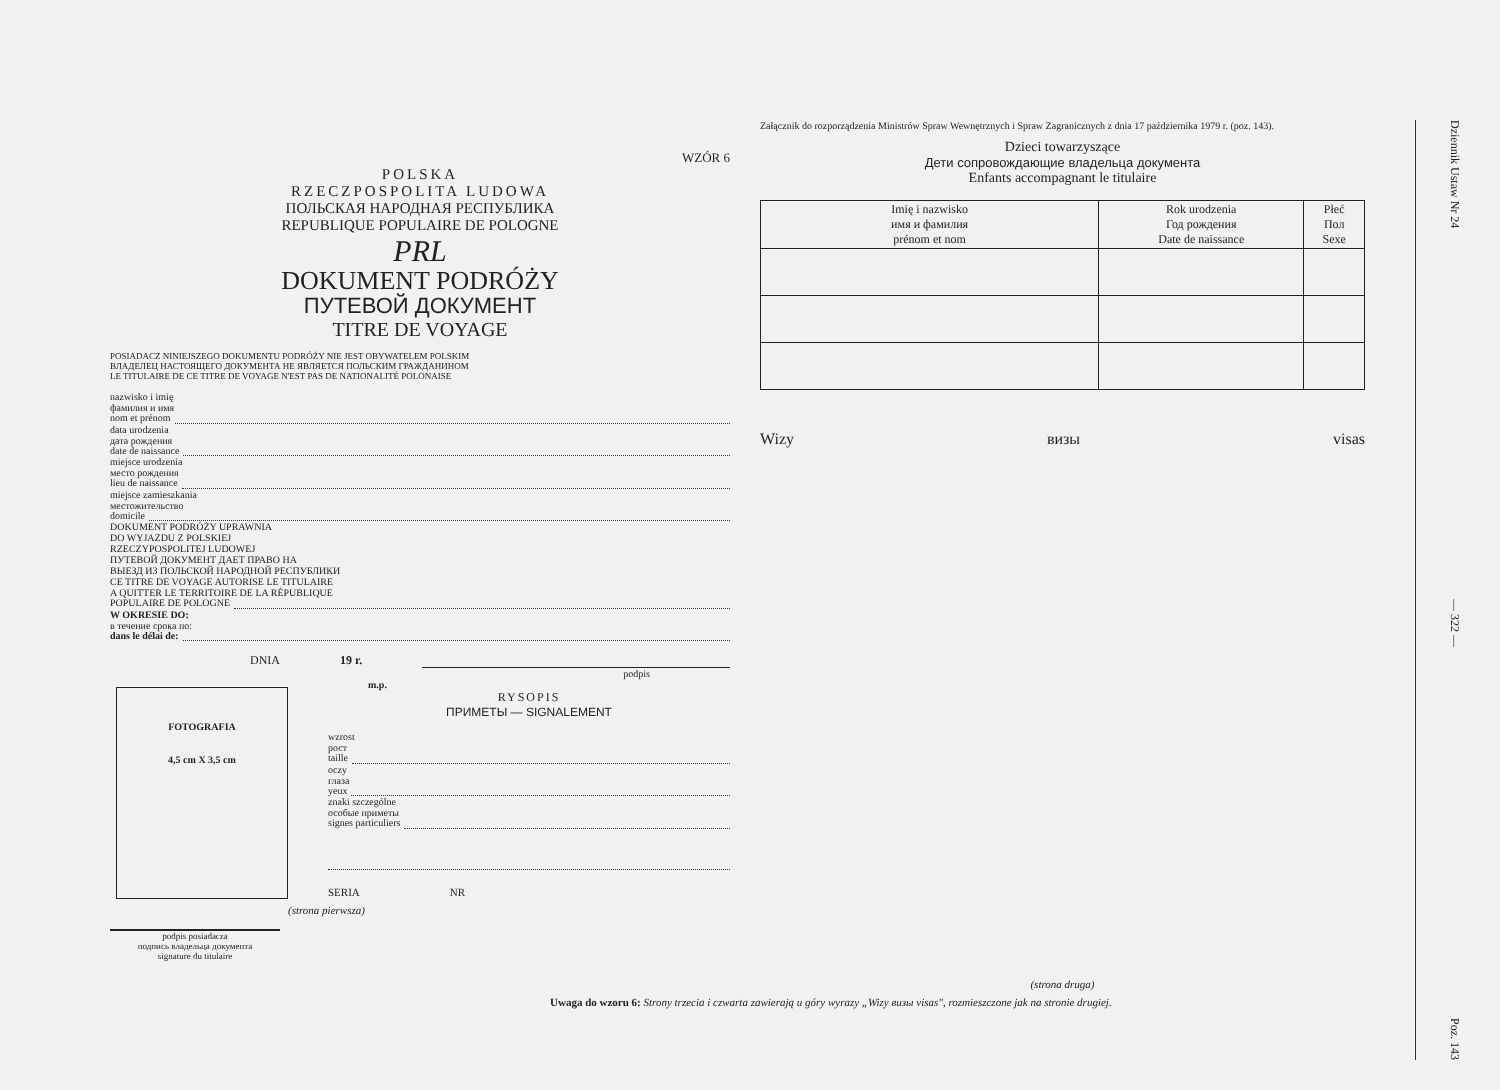WZÓR 6
POLSKA
RZECZPOSPOLITA LUDOWA
ПОЛЬСКАЯ НАРОДНАЯ РЕСПУБЛИКА
REPUBLIQUE POPULAIRE DE POLOGNE
PRL
DOKUMENT PODRÓŻY
ПУТЕВОЙ ДОКУМЕНТ
TITRE DE VOYAGE
POSIADACZ NINIEJSZEGO DOKUMENTU PODRÓŻY NIE JEST OBYWATELEM POLSKIM
ВЛАДЕЛЕЦ НАСТОЯЩЕГО ДОКУМЕНТА НЕ ЯВЛЯЕТСЯ ПОЛЬСКИМ ГРАЖДАНИНОМ
LE TITULAIRE DE CE TITRE DE VOYAGE N'EST PAS DE NATIONALITÉ POLONAISE
nazwisko i imię
фамилия и имя
nom et prénom
data urodzenia
дата рождения
date de naissance
miejsce urodzenia
место рождения
lieu de naissance
miejsce zamieszkania
местожительство
domicile
DOKUMENT PODRÓŻY UPRAWNIA
DO WYJAZDU Z POLSKIEJ
RZECZYPOSPOLITEJ LUDOWEJ
ПУТЕВОЙ ДОКУМЕНТ ДАЕТ ПРАВО НА
ВЫЕЗД ИЗ ПОЛЬСКОЙ НАРОДНОЙ РЕСПУБЛИКИ
CE TITRE DE VOYAGE AUTORISE LE TITULAIRE
A QUITTER LE TERRITOIRE DE LA RÉPUBLIQUE
POPULAIRE DE POLOGNE
W OKRESIE DO:
в течение срока по:
dans le délai de:
DNIA 19 r.
podpis
FOTOGRAFIA
4,5 cm X 3,5 cm
podpis posiadacza
подпись владельца документа
signature du titulaire
m.p.
RYSOPIS
ПРИМЕТЫ — SIGNALEMENT
wzrost
рост
taille
oczy
глаза
yeux
znaki szczególne
особые приметы
signes particuliers
SERIA NR
(strona pierwsza)
Załącznik do rozporządzenia Ministrów Spraw Wewnętrznych i Spraw Zagranicznych z dnia 17 października 1979 r. (poz. 143).
Dzieci towarzyszące
Дети сопровождающие владельца документа
Enfants accompagnant le titulaire
| Imię i nazwisko имя и фамилия prénom et nom | Rok urodzenia Год рождения Date de naissance | Płeć Пол Sexe |
| --- | --- | --- |
Wizy визы visas
(strona druga)
Uwaga do wzoru 6: Strony trzecia i czwarta zawierają u góry wyrazy „Wizy визы visas", rozmieszczone jak na stronie drugiej.
Dziennik Ustaw Nr 24 — 322 — Poz. 143